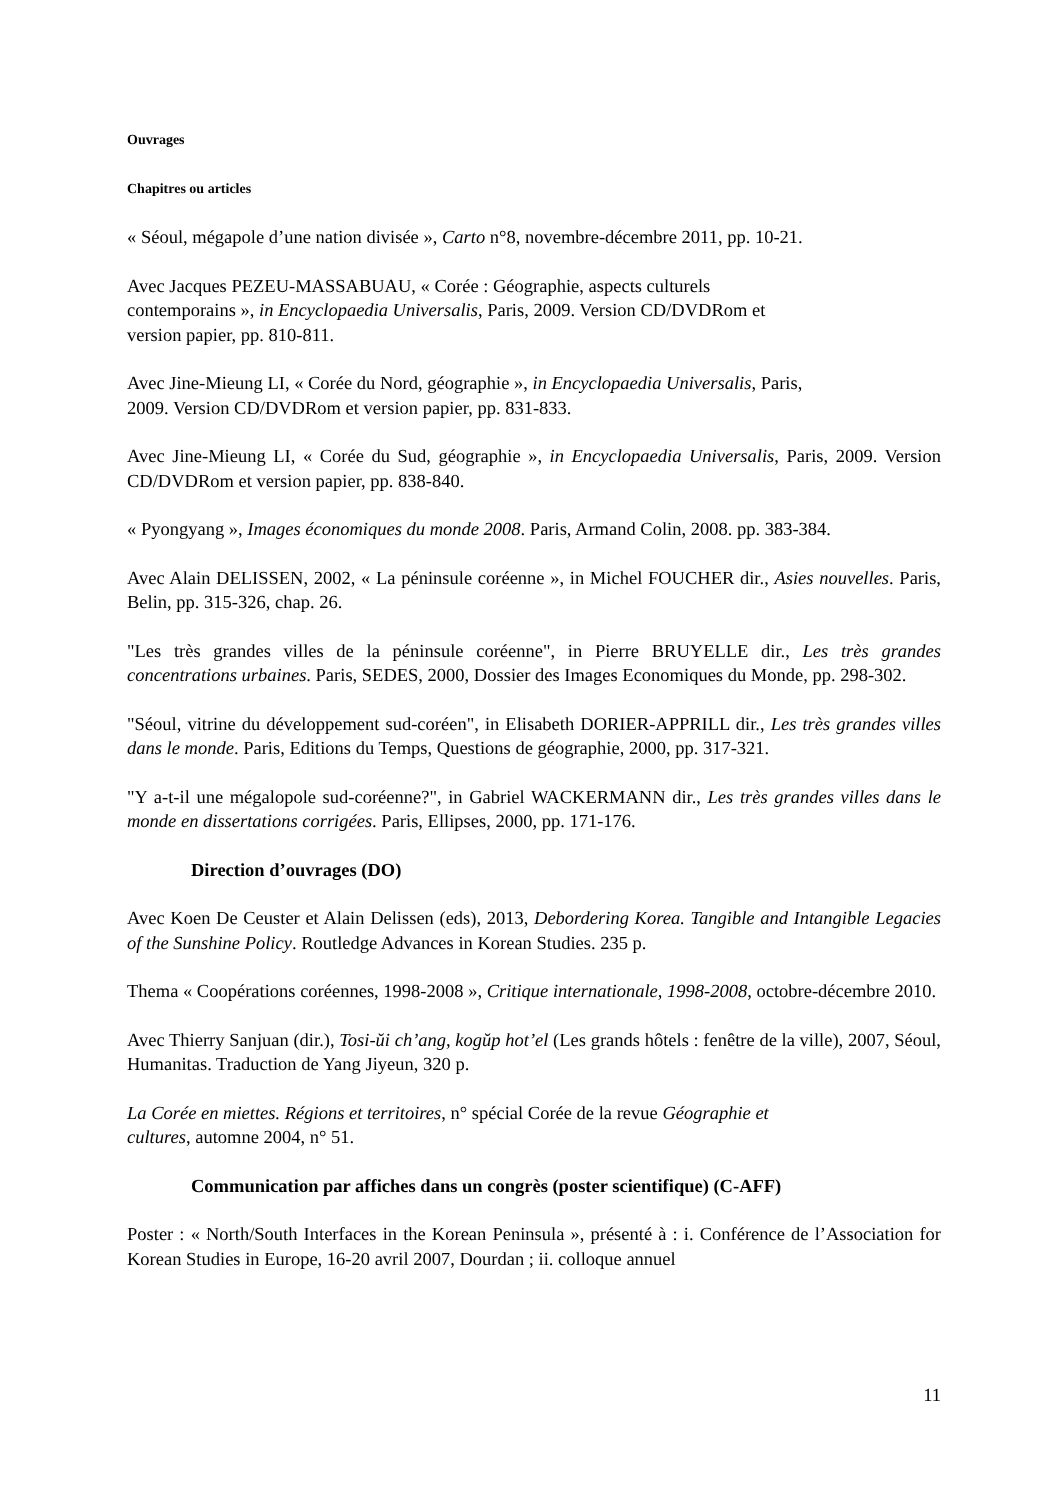Ouvrages
Chapitres ou articles
« Séoul, mégapole d’une nation divisée », Carto n°8, novembre-décembre 2011, pp. 10-21.
Avec Jacques PEZEU-MASSABUAU, « Corée : Géographie, aspects culturels
contemporains », in Encyclopaedia Universalis, Paris, 2009. Version CD/DVDRom et
version papier, pp. 810-811.
Avec Jine-Mieung LI, « Corée du Nord, géographie », in Encyclopaedia Universalis, Paris,
2009. Version CD/DVDRom et version papier, pp. 831-833.
Avec Jine-Mieung LI, « Corée du Sud, géographie », in Encyclopaedia Universalis, Paris, 2009. Version CD/DVDRom et version papier, pp. 838-840.
« Pyongyang », Images économiques du monde 2008. Paris, Armand Colin, 2008. pp. 383-384.
Avec Alain DELISSEN, 2002, « La péninsule coréenne », in Michel FOUCHER dir., Asies nouvelles. Paris, Belin, pp. 315-326, chap. 26.
"Les très grandes villes de la péninsule coréenne", in Pierre BRUYELLE dir., Les très grandes concentrations urbaines. Paris, SEDES, 2000, Dossier des Images Economiques du Monde, pp. 298-302.
"Séoul, vitrine du développement sud-coréen", in Elisabeth DORIER-APPRILL dir., Les très grandes villes dans le monde. Paris, Editions du Temps, Questions de géographie, 2000, pp. 317-321.
"Y a-t-il une mégalopole sud-coréenne?", in Gabriel WACKERMANN dir., Les très grandes villes dans le monde en dissertations corrigées. Paris, Ellipses, 2000, pp. 171-176.
Direction d’ouvrages (DO)
Avec Koen De Ceuster et Alain Delissen (eds), 2013, Debordering Korea. Tangible and Intangible Legacies of the Sunshine Policy. Routledge Advances in Korean Studies. 235 p.
Thema « Coopérations coréennes, 1998-2008 », Critique internationale, 1998-2008, octobre-décembre 2010.
Avec Thierry Sanjuan (dir.), Tosi-ŭi ch’ang, kogŭp hot’el (Les grands hôtels : fenêtre de la ville), 2007, Séoul, Humanitas. Traduction de Yang Jiyeun, 320 p.
La Corée en miettes. Régions et territoires, n° spécial Corée de la revue Géographie et
cultures, automne 2004, n° 51.
Communication par affiches dans un congrès (poster scientifique) (C-AFF)
Poster : « North/South Interfaces in the Korean Peninsula », présenté à : i. Conférence de l’Association for Korean Studies in Europe, 16-20 avril 2007, Dourdan ; ii. colloque annuel
11